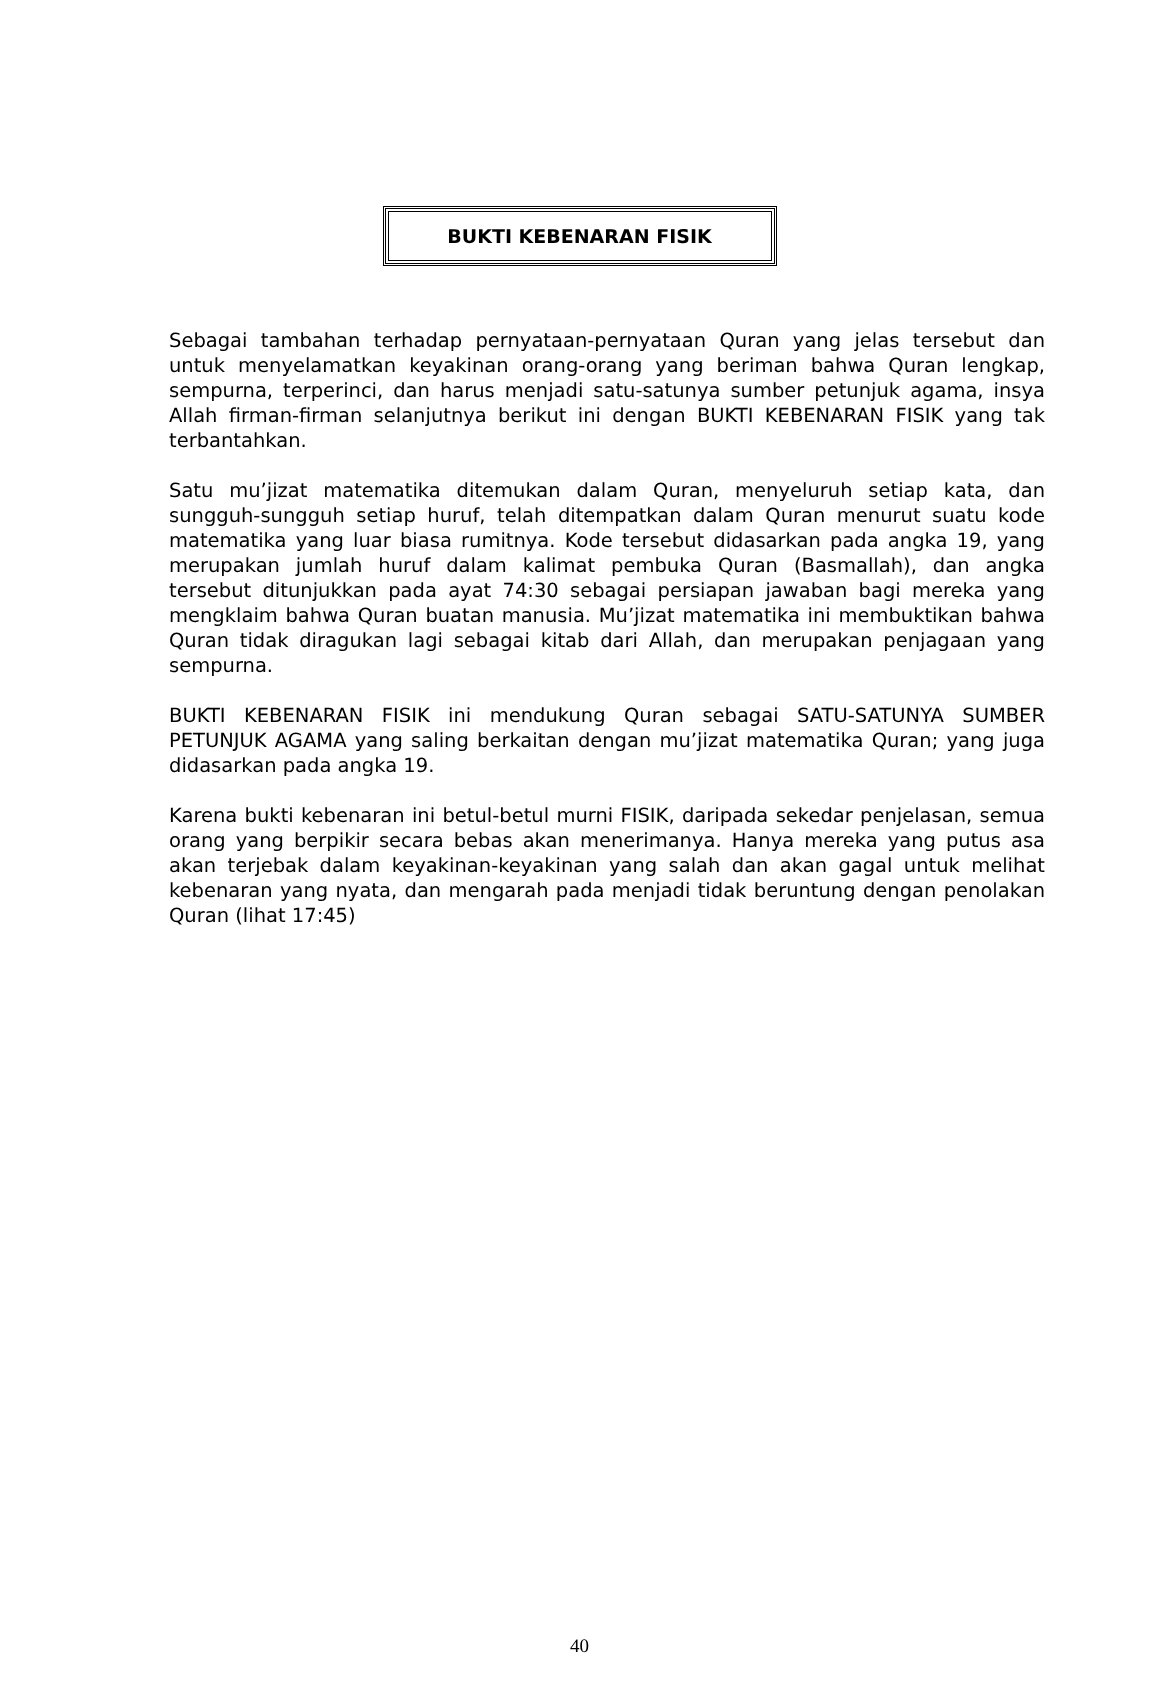BUKTI KEBENARAN FISIK
Sebagai tambahan terhadap pernyataan-pernyataan Quran yang jelas tersebut dan untuk menyelamatkan keyakinan orang-orang yang beriman bahwa Quran lengkap, sempurna, terperinci, dan harus menjadi satu-satunya sumber petunjuk agama, insya Allah firman-firman selanjutnya berikut ini dengan BUKTI KEBENARAN FISIK yang tak terbantahkan.
Satu mu’jizat matematika ditemukan dalam Quran, menyeluruh setiap kata, dan sungguh-sungguh setiap huruf, telah ditempatkan dalam Quran menurut suatu kode matematika yang luar biasa rumitnya. Kode tersebut didasarkan pada angka 19, yang merupakan jumlah huruf dalam kalimat pembuka Quran (Basmallah), dan angka tersebut ditunjukkan pada ayat 74:30 sebagai persiapan jawaban bagi mereka yang mengklaim bahwa Quran buatan manusia. Mu’jizat matematika ini membuktikan bahwa Quran tidak diragukan lagi sebagai kitab dari Allah, dan merupakan penjagaan yang sempurna.
BUKTI KEBENARAN FISIK ini mendukung Quran sebagai SATU-SATUNYA SUMBER PETUNJUK AGAMA yang saling berkaitan dengan mu’jizat matematika Quran; yang juga didasarkan pada angka 19.
Karena bukti kebenaran ini betul-betul murni FISIK, daripada sekedar penjelasan, semua orang yang berpikir secara bebas akan menerimanya. Hanya mereka yang putus asa akan terjebak dalam keyakinan-keyakinan yang salah dan akan gagal untuk melihat kebenaran yang nyata, dan mengarah pada menjadi tidak beruntung dengan penolakan Quran (lihat 17:45)
40